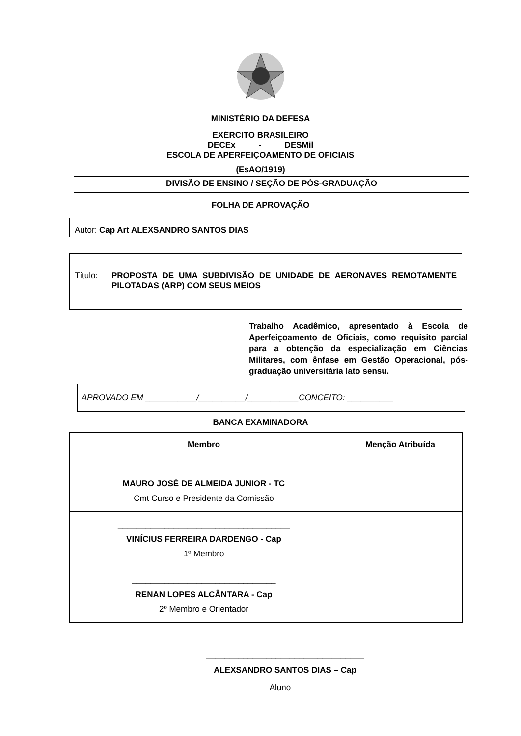MINISTÉRIO DA DEFESA
EXÉRCITO BRASILEIRO
DECEx - DESMil
ESCOLA DE APERFEIÇOAMENTO DE OFICIAIS
(EsAO/1919)
DIVISÃO DE ENSINO / SEÇÃO DE PÓS-GRADUAÇÃO
FOLHA DE APROVAÇÃO
Autor: Cap Art ALEXSANDRO SANTOS DIAS
Título: PROPOSTA DE UMA SUBDIVISÃO DE UNIDADE DE AERONAVES REMOTAMENTE PILOTADAS (ARP) COM SEUS MEIOS
Trabalho Acadêmico, apresentado à Escola de Aperfeiçoamento de Oficiais, como requisito parcial para a obtenção da especialização em Ciências Militares, com ênfase em Gestão Operacional, pós-graduação universitária lato sensu.
APROVADO EM ___________/__________/___________CONCEITO: __________
BANCA EXAMINADORA
| Membro | Menção Atribuída |
| --- | --- |
| _____________________________________ MAURO JOSÉ DE ALMEIDA JUNIOR - TC Cmt Curso e Presidente da Comissão | |
| _____________________________________ VINÍCIUS FERREIRA DARDENGO - Cap 1º Membro | |
| _______________________________ RENAN LOPES ALCÂNTARA - Cap 2º Membro e Orientador | |
__________________________________
ALEXSANDRO SANTOS DIAS – Cap
Aluno